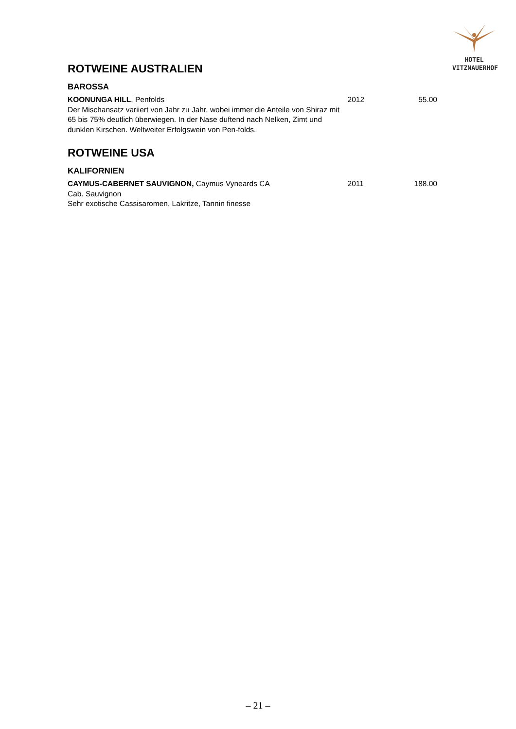HOTEL
VITZNAUERHOF
ROTWEINE AUSTRALIEN
BAROSSA
KOONUNGA HILL, Penfolds
Der Mischansatz variiert von Jahr zu Jahr, wobei immer die Anteile von Shiraz mit 65 bis 75% deutlich überwiegen. In der Nase duftend nach Nelken, Zimt und dunklen Kirschen. Weltweiter Erfolgswein von Pen-folds.
2012 55.00
ROTWEINE USA
KALIFORNIEN
CAYMUS-CABERNET SAUVIGNON, Caymus Vyneards CA
Cab. Sauvignon
Sehr exotische Cassisaromen, Lakritze, Tannin finesse
2011 188.00
– 21 –